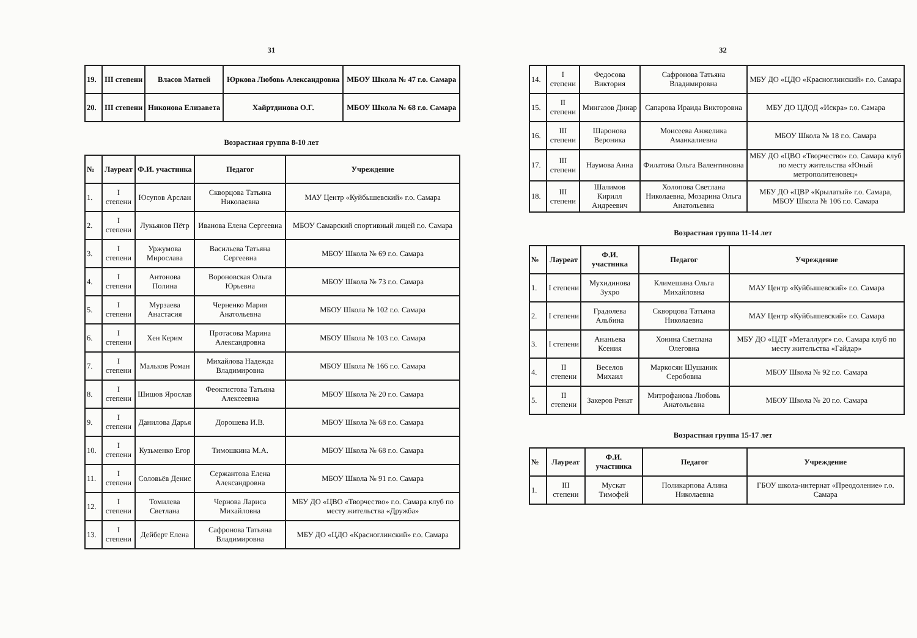31
| 19. | III степени | Власов Матвей | Юркова Любовь Александровна | МБОУ Школа № 47 г.о. Самара |
| 20. | III степени | Никонова Елизавета | Хайртдинова О.Г. | МБОУ Школа № 68 г.о. Самара |
Возрастная группа 8-10 лет
| № | Лауреат | Ф.И. участника | Педагог | Учреждение |
| --- | --- | --- | --- | --- |
| 1. | I степени | Юсупов Арслан | Скворцова Татьяна Николаевна | МАУ Центр «Куйбышевский» г.о. Самара |
| 2. | I степени | Лукьянов Пётр | Иванова Елена Сергеевна | МБОУ Самарский спортивный лицей г.о. Самара |
| 3. | I степени | Уржумова Мирослава | Васильева Татьяна Сергеевна | МБОУ Школа № 69 г.о. Самара |
| 4. | I степени | Антонова Полина | Вороновская Ольга Юрьевна | МБОУ Школа № 73 г.о. Самара |
| 5. | I степени | Мурзаева Анастасия | Черненко Мария Анатольевна | МБОУ Школа № 102 г.о. Самара |
| 6. | I степени | Хен Керим | Протасова Марина Александровна | МБОУ Школа № 103 г.о. Самара |
| 7. | I степени | Мальков Роман | Михайлова Надежда Владимировна | МБОУ Школа № 166 г.о. Самара |
| 8. | I степени | Шишов Ярослав | Феоктистова Татьяна Алексеевна | МБОУ Школа № 20 г.о. Самара |
| 9. | I степени | Данилова Дарья | Дорошева И.В. | МБОУ Школа № 68 г.о. Самара |
| 10. | I степени | Кузьменко Егор | Тимошкина М.А. | МБОУ Школа № 68 г.о. Самара |
| 11. | I степени | Соловьёв Денис | Сержантова Елена Александровна | МБОУ Школа № 91 г.о. Самара |
| 12. | I степени | Томилева Светлана | Чернова Лариса Михайловна | МБУ ДО «ЦВО «Творчество» г.о. Самара клуб по месту жительства «Дружба» |
| 13. | I степени | Дейберт Елена | Сафронова Татьяна Владимировна | МБУ ДО «ЦДО «Красноглинский» г.о. Самара |
32
| 14. | I степени | Федосова Виктория | Сафронова Татьяна Владимировна | МБУ ДО «ЦДО «Красноглинский» г.о. Самара |
| 15. | II степени | Мингазов Динар | Сапарова Ираида Викторовна | МБУ ДО ЦДОД «Искра» г.о. Самара |
| 16. | III степени | Шаронова Вероника | Моисеева Анжелика Аманкалиевна | МБОУ Школа № 18 г.о. Самара |
| 17. | III степени | Наумова Анна | Филатова Ольга Валентиновна | МБУ ДО «ЦВО «Творчество» г.о. Самара клуб по месту жительства «Юный метрополитеновец» |
| 18. | III степени | Шалимов Кирилл Андреевич | Холопова Светлана Николаевна, Мозарина Ольга Анатольевна | МБУ ДО «ЦВР «Крылатый» г.о. Самара, МБОУ Школа № 106 г.о. Самара |
Возрастная группа 11-14 лет
| № | Лауреат | Ф.И. участника | Педагог | Учреждение |
| --- | --- | --- | --- | --- |
| 1. | I степени | Мухидинова Зухро | Климешина Ольга Михайловна | МАУ Центр «Куйбышевский» г.о. Самара |
| 2. | I степени | Градолева Альбина | Скворцова Татьяна Николаевна | МАУ Центр «Куйбышевский» г.о. Самара |
| 3. | I степени | Ананьева Ксения | Хонина Светлана Олеговна | МБУ ДО «ЦДТ «Металлург» г.о. Самара клуб по месту жительства «Гайдар» |
| 4. | II степени | Веселов Михаил | Маркосян Шушаник Серобовна | МБОУ Школа № 92 г.о. Самара |
| 5. | II степени | Закеров Ренат | Митрофанова Любовь Анатольевна | МБОУ Школа № 20 г.о. Самара |
Возрастная группа 15-17 лет
| № | Лауреат | Ф.И. участника | Педагог | Учреждение |
| --- | --- | --- | --- | --- |
| 1. | III степени | Мускат Тимофей | Поликарпова Алина Николаевна | ГБОУ школа-интернат «Преодоление» г.о. Самара |